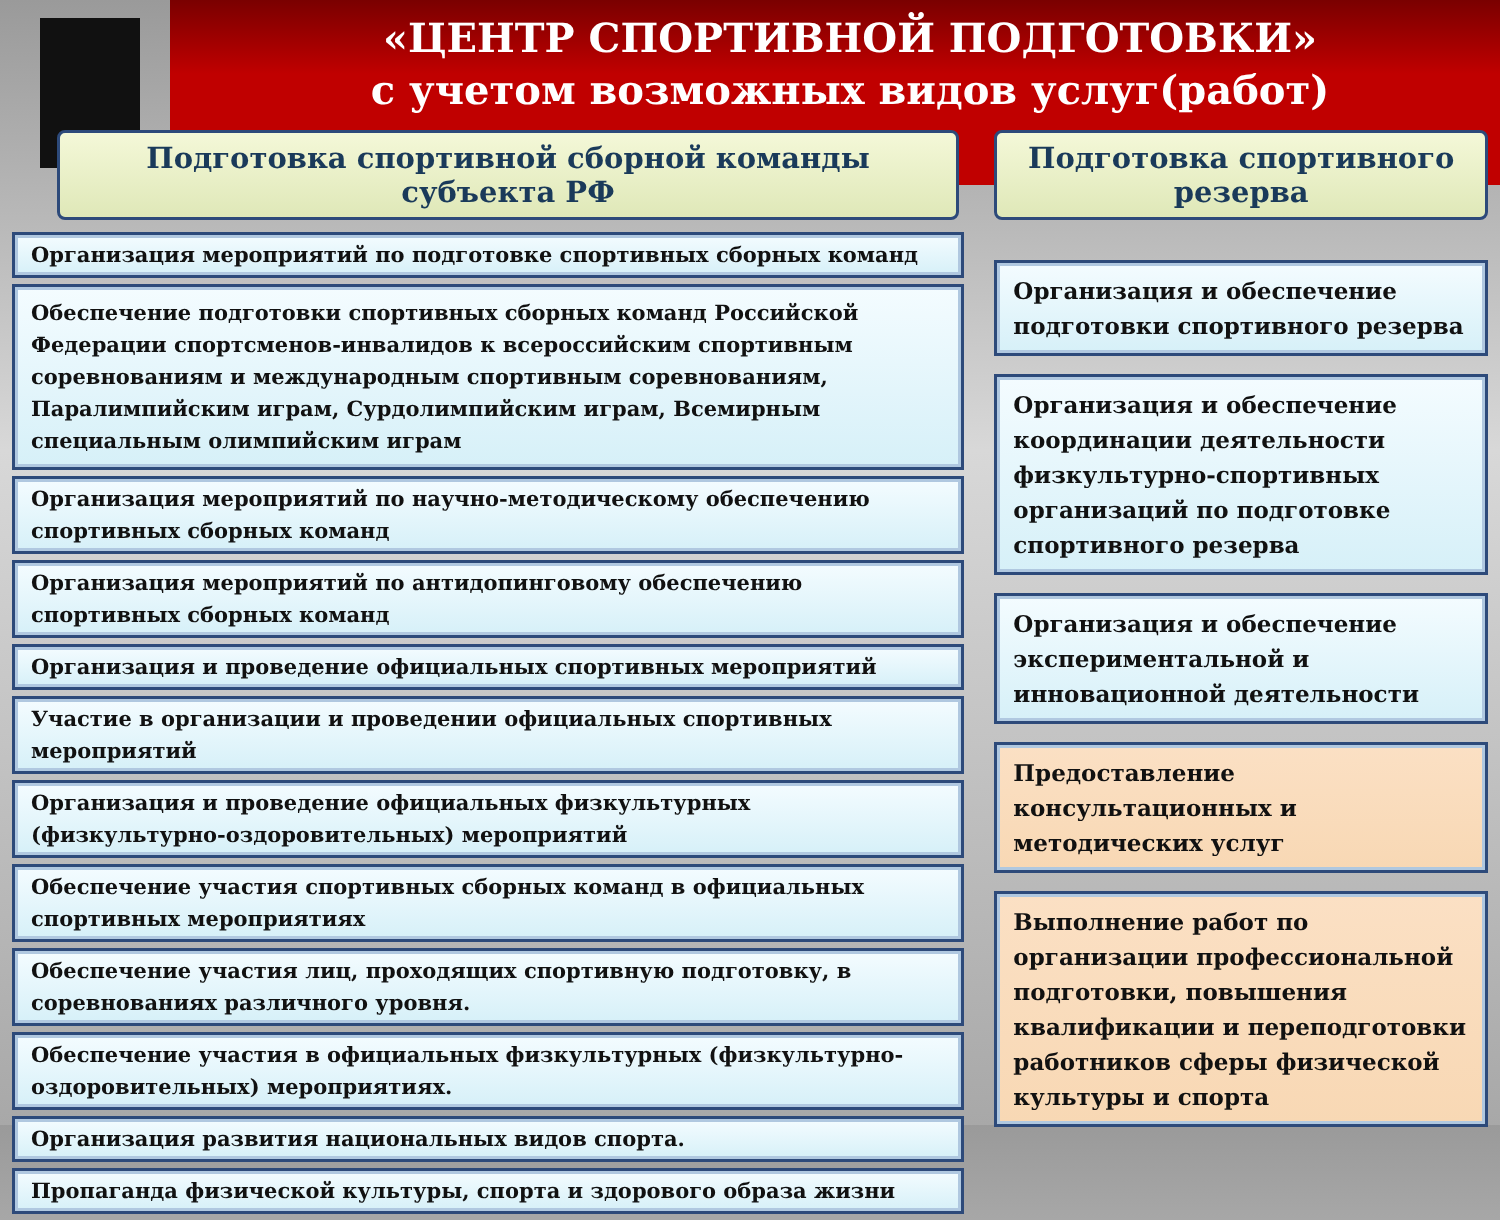«ЦЕНТР СПОРТИВНОЙ ПОДГОТОВКИ»
с учетом возможных видов услуг(работ)
Подготовка спортивной сборной команды субъекта РФ
Организация мероприятий по подготовке спортивных сборных команд
Обеспечение подготовки спортивных сборных команд Российской Федерации спортсменов-инвалидов к всероссийским спортивным соревнованиям и международным спортивным соревнованиям, Паралимпийским играм, Сурдолимпийским играм, Всемирным специальным олимпийским играм
Организация мероприятий по научно-методическому обеспечению спортивных сборных команд
Организация мероприятий по антидопинговому обеспечению спортивных сборных команд
Организация и проведение официальных спортивных мероприятий
Участие в организации и проведении официальных спортивных мероприятий
Организация и проведение официальных физкультурных (физкультурно-оздоровительных) мероприятий
Обеспечение участия спортивных сборных команд в официальных спортивных мероприятиях
Обеспечение участия лиц, проходящих спортивную подготовку, в соревнованиях различного уровня.
Обеспечение участия в официальных физкультурных (физкультурно-оздоровительных) мероприятиях.
Организация развития национальных видов спорта.
Пропаганда физической культуры, спорта и здорового образа жизни
Подготовка спортивного резерва
Организация и обеспечение подготовки спортивного резерва
Организация и обеспечение координации деятельности физкультурно-спортивных организаций по подготовке спортивного резерва
Организация и обеспечение экспериментальной и инновационной деятельности
Предоставление консультационных и методических услуг
Выполнение работ по организации профессиональной подготовки, повышения квалификации и переподготовки работников сферы физической культуры и спорта